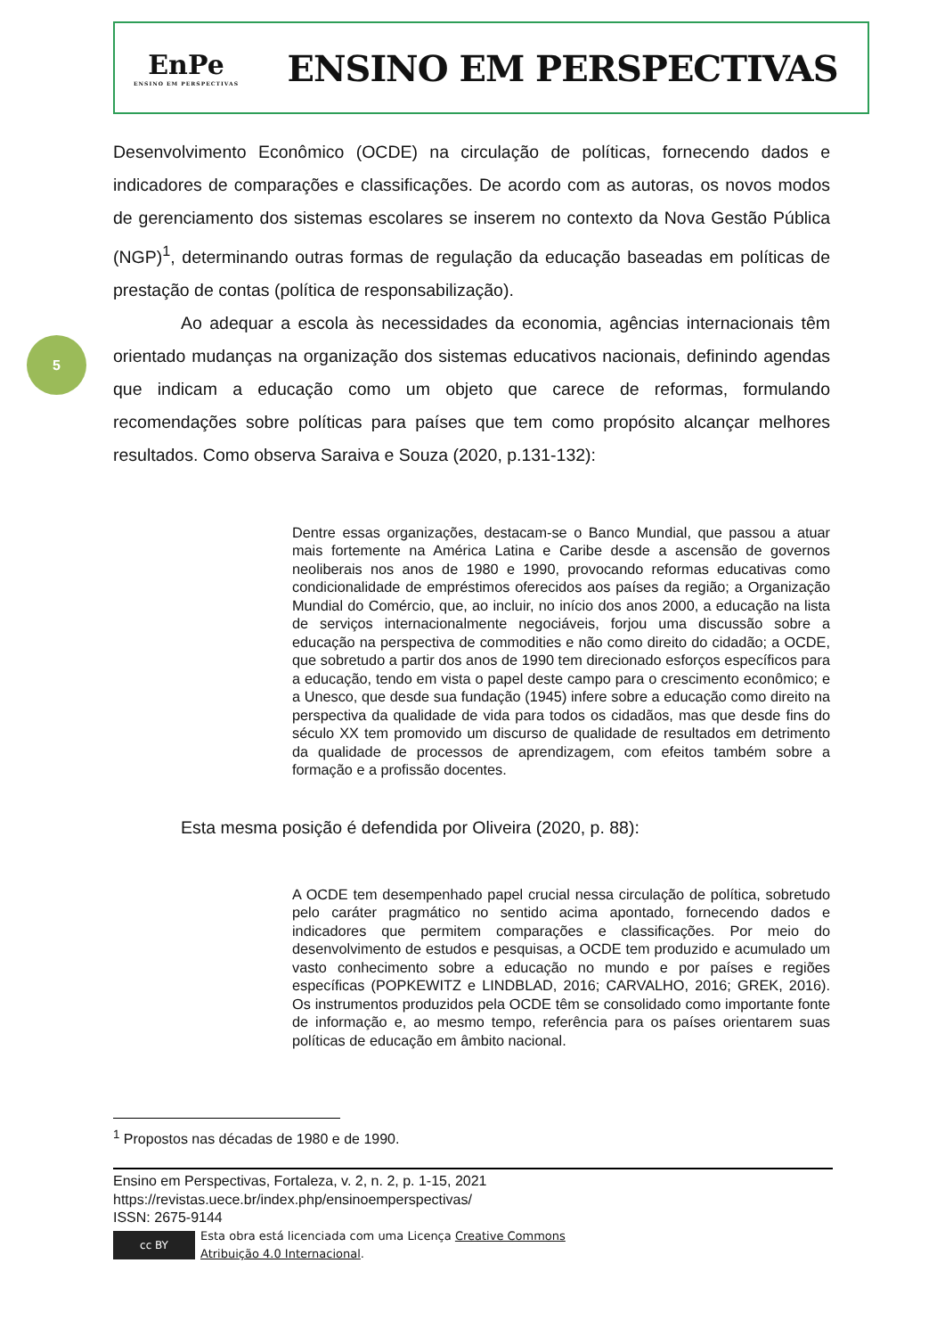EnPe
ENSINO EM PERSPECTIVAS
ENSINO EM PERSPECTIVAS
5
Desenvolvimento Econômico (OCDE) na circulação de políticas, fornecendo dados e indicadores de comparações e classificações. De acordo com as autoras, os novos modos de gerenciamento dos sistemas escolares se inserem no contexto da Nova Gestão Pública (NGP)<sup>1</sup>, determinando outras formas de regulação da educação baseadas em políticas de prestação de contas (política de responsabilização).
Ao adequar a escola às necessidades da economia, agências internacionais têm orientado mudanças na organização dos sistemas educativos nacionais, definindo agendas que indicam a educação como um objeto que carece de reformas, formulando recomendações sobre políticas para países que tem como propósito alcançar melhores resultados. Como observa Saraiva e Souza (2020, p.131-132):
Dentre essas organizações, destacam-se o Banco Mundial, que passou a atuar mais fortemente na América Latina e Caribe desde a ascensão de governos neoliberais nos anos de 1980 e 1990, provocando reformas educativas como condicionalidade de empréstimos oferecidos aos países da região; a Organização Mundial do Comércio, que, ao incluir, no início dos anos 2000, a educação na lista de serviços internacionalmente negociáveis, forjou uma discussão sobre a educação na perspectiva de commodities e não como direito do cidadão; a OCDE, que sobretudo a partir dos anos de 1990 tem direcionado esforços específicos para a educação, tendo em vista o papel deste campo para o crescimento econômico; e a Unesco, que desde sua fundação (1945) infere sobre a educação como direito na perspectiva da qualidade de vida para todos os cidadãos, mas que desde fins do século XX tem promovido um discurso de qualidade de resultados em detrimento da qualidade de processos de aprendizagem, com efeitos também sobre a formação e a profissão docentes.
Esta mesma posição é defendida por Oliveira (2020, p. 88):
A OCDE tem desempenhado papel crucial nessa circulação de política, sobretudo pelo caráter pragmático no sentido acima apontado, fornecendo dados e indicadores que permitem comparações e classificações. Por meio do desenvolvimento de estudos e pesquisas, a OCDE tem produzido e acumulado um vasto conhecimento sobre a educação no mundo e por países e regiões específicas (POPKEWITZ e LINDBLAD, 2016; CARVALHO, 2016; GREK, 2016). Os instrumentos produzidos pela OCDE têm se consolidado como importante fonte de informação e, ao mesmo tempo, referência para os países orientarem suas políticas de educação em âmbito nacional.
<sup>1</sup> Propostos nas décadas de 1980 e de 1990.
Ensino em Perspectivas, Fortaleza, v. 2, n. 2, p. 1-15, 2021
https://revistas.uece.br/index.php/ensinoemperspectivas/
ISSN: 2675-9144
cc BY
Esta obra está licenciada com uma Licença Creative Commons
Atribuição 4.0 Internacional.